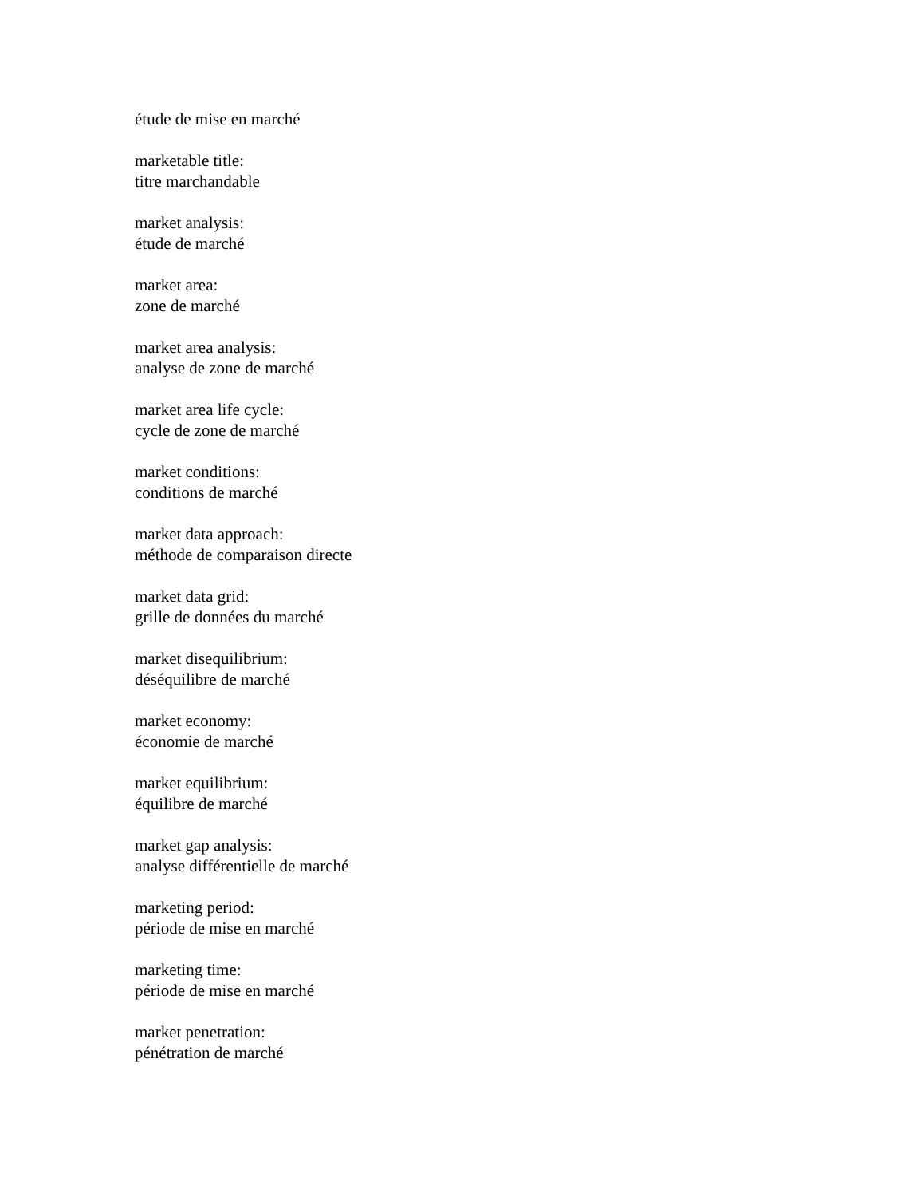étude de mise en marché
marketable title:
titre marchandable
market analysis:
étude de marché
market area:
zone de marché
market area analysis:
analyse de zone de marché
market area life cycle:
cycle de zone de marché
market conditions:
conditions de marché
market data approach:
méthode de comparaison directe
market data grid:
grille de données du marché
market disequilibrium:
déséquilibre de marché
market economy:
économie de marché
market equilibrium:
équilibre de marché
market gap analysis:
analyse différentielle de marché
marketing period:
période de mise en marché
marketing time:
période de mise en marché
market penetration:
pénétration de marché